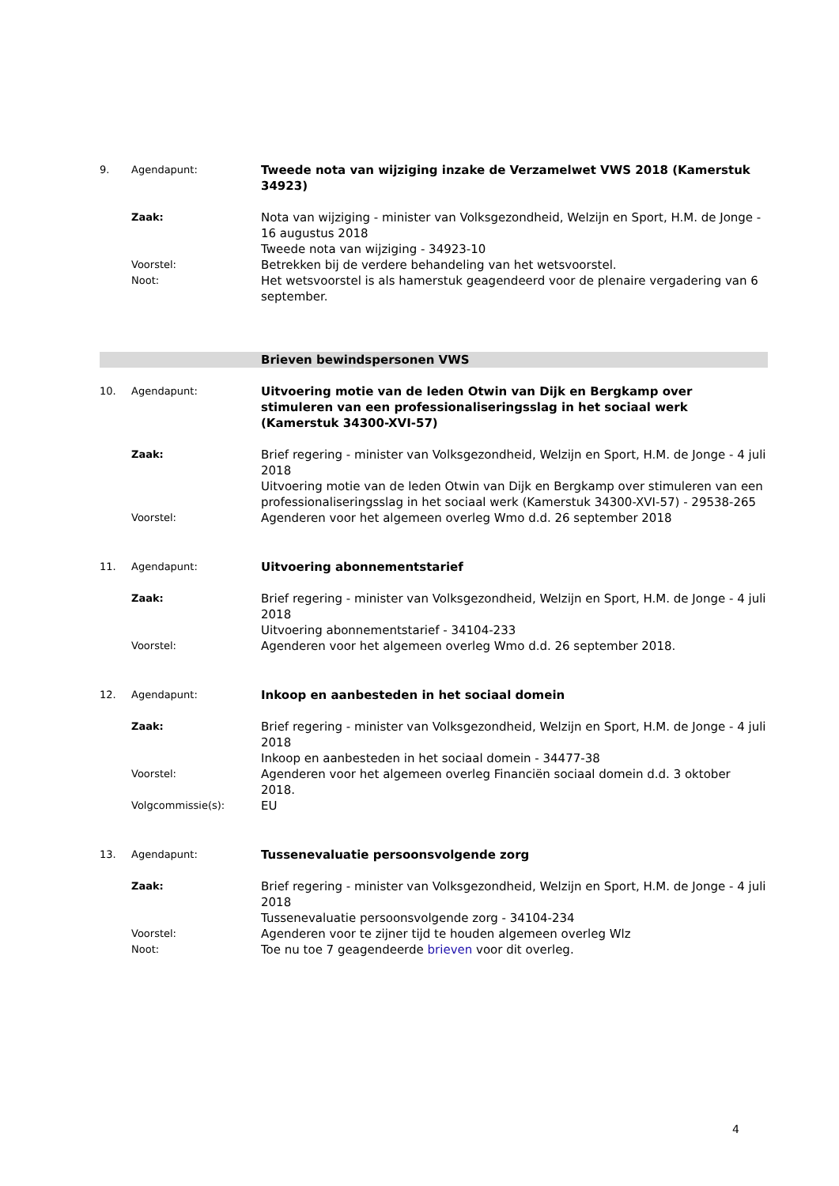9. Agendapunt:
Tweede nota van wijziging inzake de Verzamelwet VWS 2018 (Kamerstuk 34923)
Zaak:
Nota van wijziging - minister van Volksgezondheid, Welzijn en Sport, H.M. de Jonge - 16 augustus 2018
Tweede nota van wijziging - 34923-10
Voorstel:
Betrekken bij de verdere behandeling van het wetsvoorstel.
Noot:
Het wetsvoorstel is als hamerstuk geagendeerd voor de plenaire vergadering van 6 september.
Brieven bewindspersonen VWS
10. Agendapunt:
Uitvoering motie van de leden Otwin van Dijk en Bergkamp over stimuleren van een professionaliseringsslag in het sociaal werk (Kamerstuk 34300-XVI-57)
Zaak:
Brief regering - minister van Volksgezondheid, Welzijn en Sport, H.M. de Jonge - 4 juli 2018
Uitvoering motie van de leden Otwin van Dijk en Bergkamp over stimuleren van een professionaliseringsslag in het sociaal werk (Kamerstuk 34300-XVI-57) - 29538-265
Voorstel:
Agenderen voor het algemeen overleg Wmo d.d. 26 september 2018
11. Agendapunt:
Uitvoering abonnementstarief
Zaak:
Brief regering - minister van Volksgezondheid, Welzijn en Sport, H.M. de Jonge - 4 juli 2018
Uitvoering abonnementstarief - 34104-233
Voorstel:
Agenderen voor het algemeen overleg Wmo d.d. 26 september 2018.
12. Agendapunt:
Inkoop en aanbesteden in het sociaal domein
Zaak:
Brief regering - minister van Volksgezondheid, Welzijn en Sport, H.M. de Jonge - 4 juli 2018
Inkoop en aanbesteden in het sociaal domein - 34477-38
Voorstel:
Agenderen voor het algemeen overleg Financiën sociaal domein d.d. 3 oktober 2018.
Volgcommissie(s):
EU
13. Agendapunt:
Tussenevaluatie persoonsvolgende zorg
Zaak:
Brief regering - minister van Volksgezondheid, Welzijn en Sport, H.M. de Jonge - 4 juli 2018
Tussenevaluatie persoonsvolgende zorg - 34104-234
Voorstel:
Agenderen voor te zijner tijd te houden algemeen overleg Wlz
Noot:
Toe nu toe 7 geagendeerde brieven voor dit overleg.
4